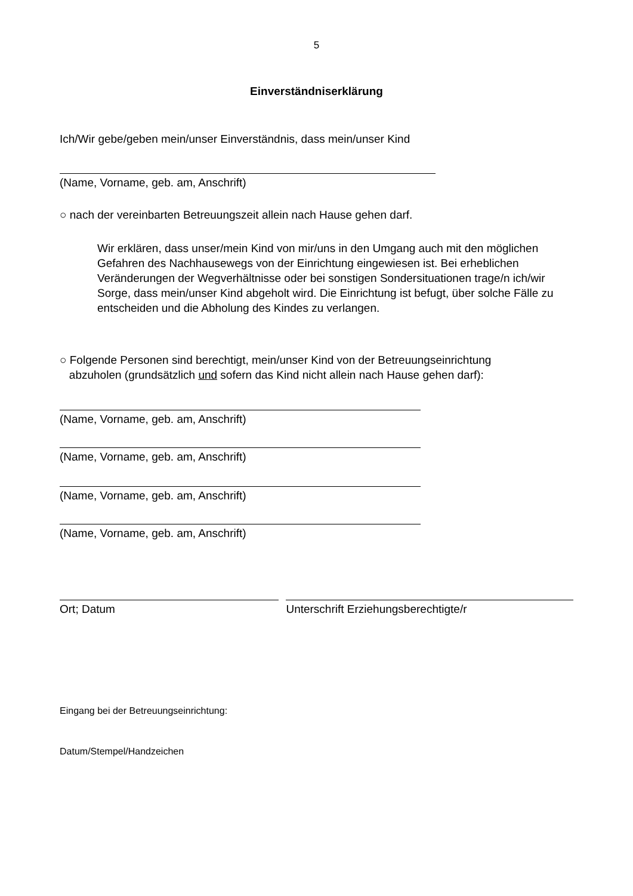5
Einverständniserklärung
Ich/Wir gebe/geben mein/unser Einverständnis, dass mein/unser Kind
(Name, Vorname, geb. am, Anschrift)
○ nach der vereinbarten Betreuungszeit allein nach Hause gehen darf.
Wir erklären, dass unser/mein Kind von mir/uns in den Umgang auch mit den möglichen Gefahren des Nachhausewegs von der Einrichtung eingewiesen ist. Bei erheblichen Veränderungen der Wegverhältnisse oder bei sonstigen Sondersituationen trage/n ich/wir Sorge, dass mein/unser Kind abgeholt wird. Die Einrichtung ist befugt, über solche Fälle zu entscheiden und die Abholung des Kindes zu verlangen.
○ Folgende Personen sind berechtigt, mein/unser Kind von der Betreuungseinrichtung
abzuholen (grundsätzlich und sofern das Kind nicht allein nach Hause gehen darf):
(Name, Vorname, geb. am, Anschrift)
(Name, Vorname, geb. am, Anschrift)
(Name, Vorname, geb. am, Anschrift)
(Name, Vorname, geb. am, Anschrift)
Ort; Datum Unterschrift Erziehungsberechtigte/r
Eingang bei der Betreuungseinrichtung:
Datum/Stempel/Handzeichen